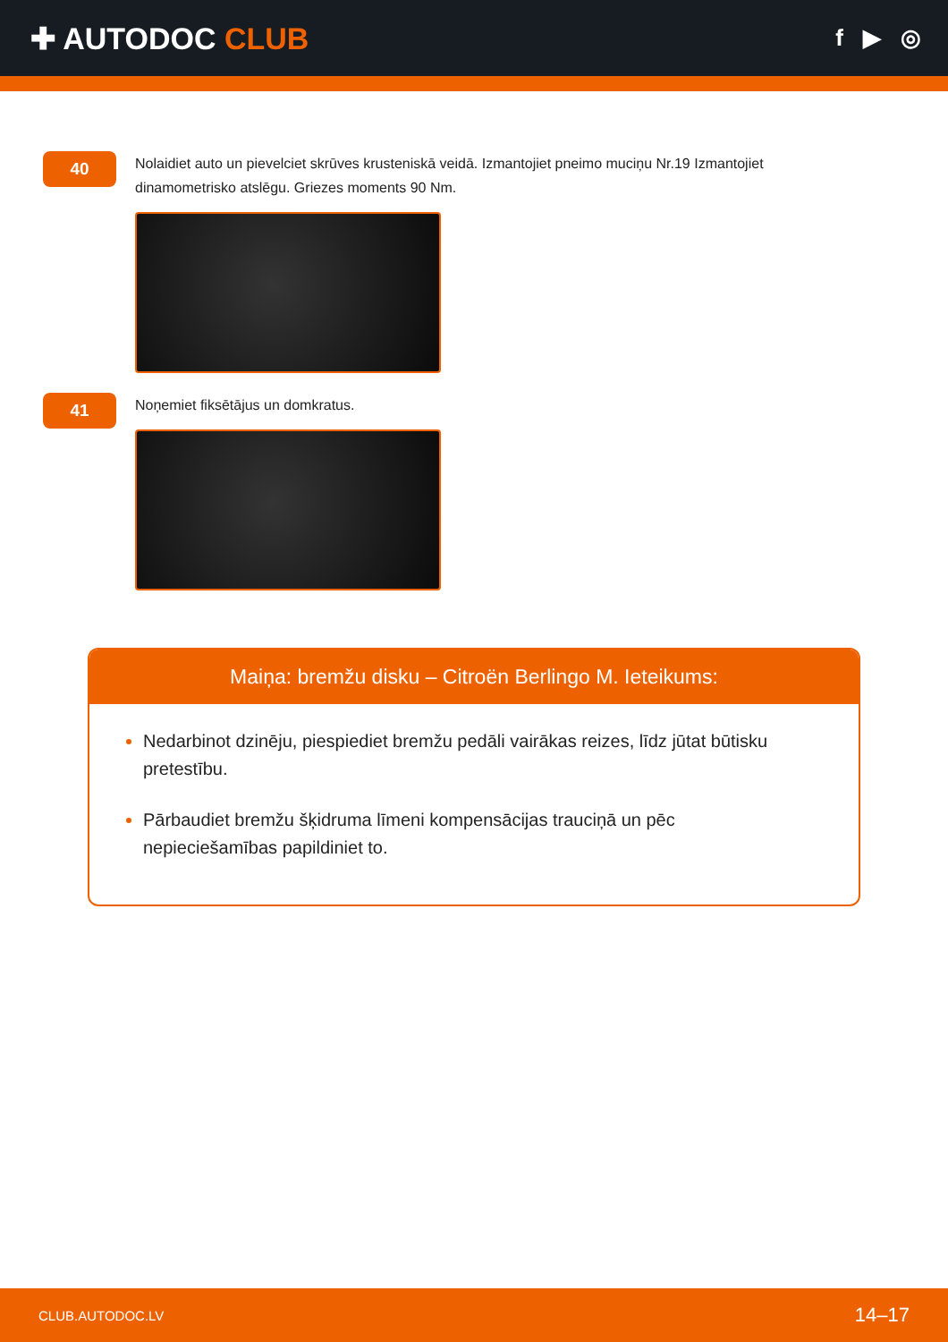✚ AUTODOC CLUB
f ▶ ◎
40
Nolaidiet auto un pievelciet skrūves krusteniskā veidā. Izmantojiet pneimo muciņu Nr.19 Izmantojiet dinamometrisko atslēgu. Griezes moments 90 Nm.
41
Noņemiet fiksētājus un domkratus.
Maiņa: bremžu disku – Citroën Berlingo M. Ieteikums:
Nedarbinot dzinēju, piespiediet bremžu pedāli vairākas reizes, līdz jūtat būtisku pretestību.
Pārbaudiet bremžu šķidruma līmeni kompensācijas trauciņā un pēc nepieciešamības papildiniet to.
CLUB.AUTODOC.LV 14–17